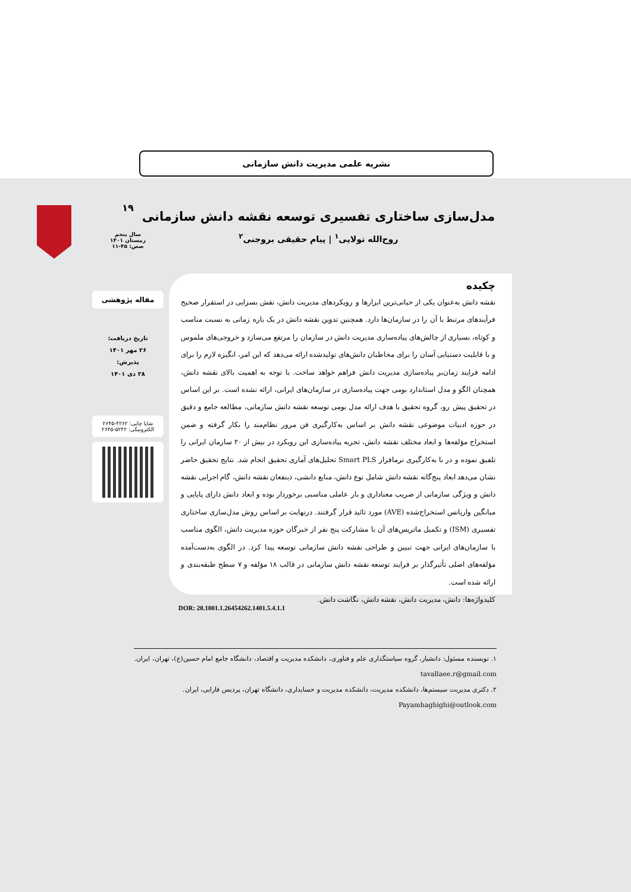نشریه علمی مدیریت دانش سازمانی
مدل‌سازی ساختاری تفسیری توسعه نقشه دانش سازمانی
روح‌الله تولایی<sup>۱</sup> | پیام حقیقی بروجنی<sup>۲</sup>
۱۹
سال پنجم
زمستان ۱۴۰۱
صص: ۴۵-۱۱
مقاله پژوهشی
تاریخ دریافت:
۲۶ مهر ۱۴۰۱
پذیرش:
۲۸ دی ۱۴۰۱
شاپا چاپی: ۴۲۶۲-۲۶۴۵
الکترونیکی: ۵۲۴۲-۲۶۴۵
چکیده
نقشه دانش به‌عنوان یکی از حیاتی‌ترین ابزارها و رویکردهای مدیریت دانش، نقش بسزایی در استقرار صحیح فرآیندهای مرتبط با آن را در سازمان‌ها دارد. همچنین تدوین نقشه دانش در یک بازه زمانی به نسبت مناسب و کوتاه، بسیاری از چالش‌های پیاده‌سازی مدیریت دانش در سازمان را مرتفع می‌سازد و خروجی‌های ملموس و با قابلیت دستیابی آسان را برای مخاطبان دانش‌های تولیدشده ارائه می‌دهد که این امر، انگیزه لازم را برای ادامه فرایند زمان‌بر پیاده‌سازی مدیریت دانش فراهم خواهد ساخت. با توجه به اهمیت بالای نقشه دانش، همچنان الگو و مدل استاندارد بومی جهت پیاده‌سازی در سازمان‌های ایرانی، ارائه نشده است. بر این اساس در تحقیق پیش رو، گروه تحقیق با هدف ارائه مدل بومی توسعه نقشه دانش سازمانی، مطالعه جامع و دقیق در حوزه ادبیات موضوعی نقشه دانش بر اساس به‌کارگیری فن مرور نظام‌مند را بکار گرفته و ضمن استخراج مؤلفه‌ها و ابعاد مختلف نقشه دانش، تجربه پیاده‌سازی این رویکرد در بیش از ۲۰ سازمان ایرانی را تلفیق نموده و در با به‌کارگیری نرمافزار Smart PLS تحلیل‌های آماری تحقیق انجام شد. نتایج تحقیق حاضر نشان می‌دهد ابعاد پنج‌گانه نقشه دانش شامل نوع دانش، منابع دانشی، ذینفعان نقشه دانش، گام اجرایی نقشه دانش و ویژگی سازمانی از ضریب معناداری و بار عاملی مناسبی برخوردار بوده و ابعاد دانش دارای پایایی و میانگین واریانس استخراج‌شده (AVE) مورد تائید قرار گرفتند. درنهایت بر اساس روش مدل‌سازی ساختاری تفسیری (ISM) و تکمیل ماتریس‌های آن با مشارکت پنج نفر از خبرگان حوزه مدیریت دانش، الگوی مناسب با سازمان‌های ایرانی جهت تبیین و طراحی نقشه دانش سازمانی توسعه پیدا کرد. در الگوی به‌دست‌آمده مؤلفه‌های اصلی تأثیرگذار بر فرایند توسعه نقشه دانش سازمانی در قالب ۱۸ مؤلفه و ۷ سطح طبقه‌بندی و ارائه شده است.
کلیدواژه‌ها: دانش، مدیریت دانش، نقشه دانش، نگاشت دانش.
DOR: 20.1001.1.26454262.1401.5.4.1.1
۱. نویسنده مسئول: دانشیار، گروه سیاستگذاری علم و فناوری، دانشکده مدیریت و اقتصاد، دانشگاه جامع امام حسین(ع)، تهران، ایران. tavallaee.r@gmail.com
۲. دکتری مدیریت سیستم‌ها، دانشکده مدیریت، دانشکده مدیریت و حسابداری، دانشگاه تهران، پردیس فارابی، ایران. Payamhaghighi@outlook.com